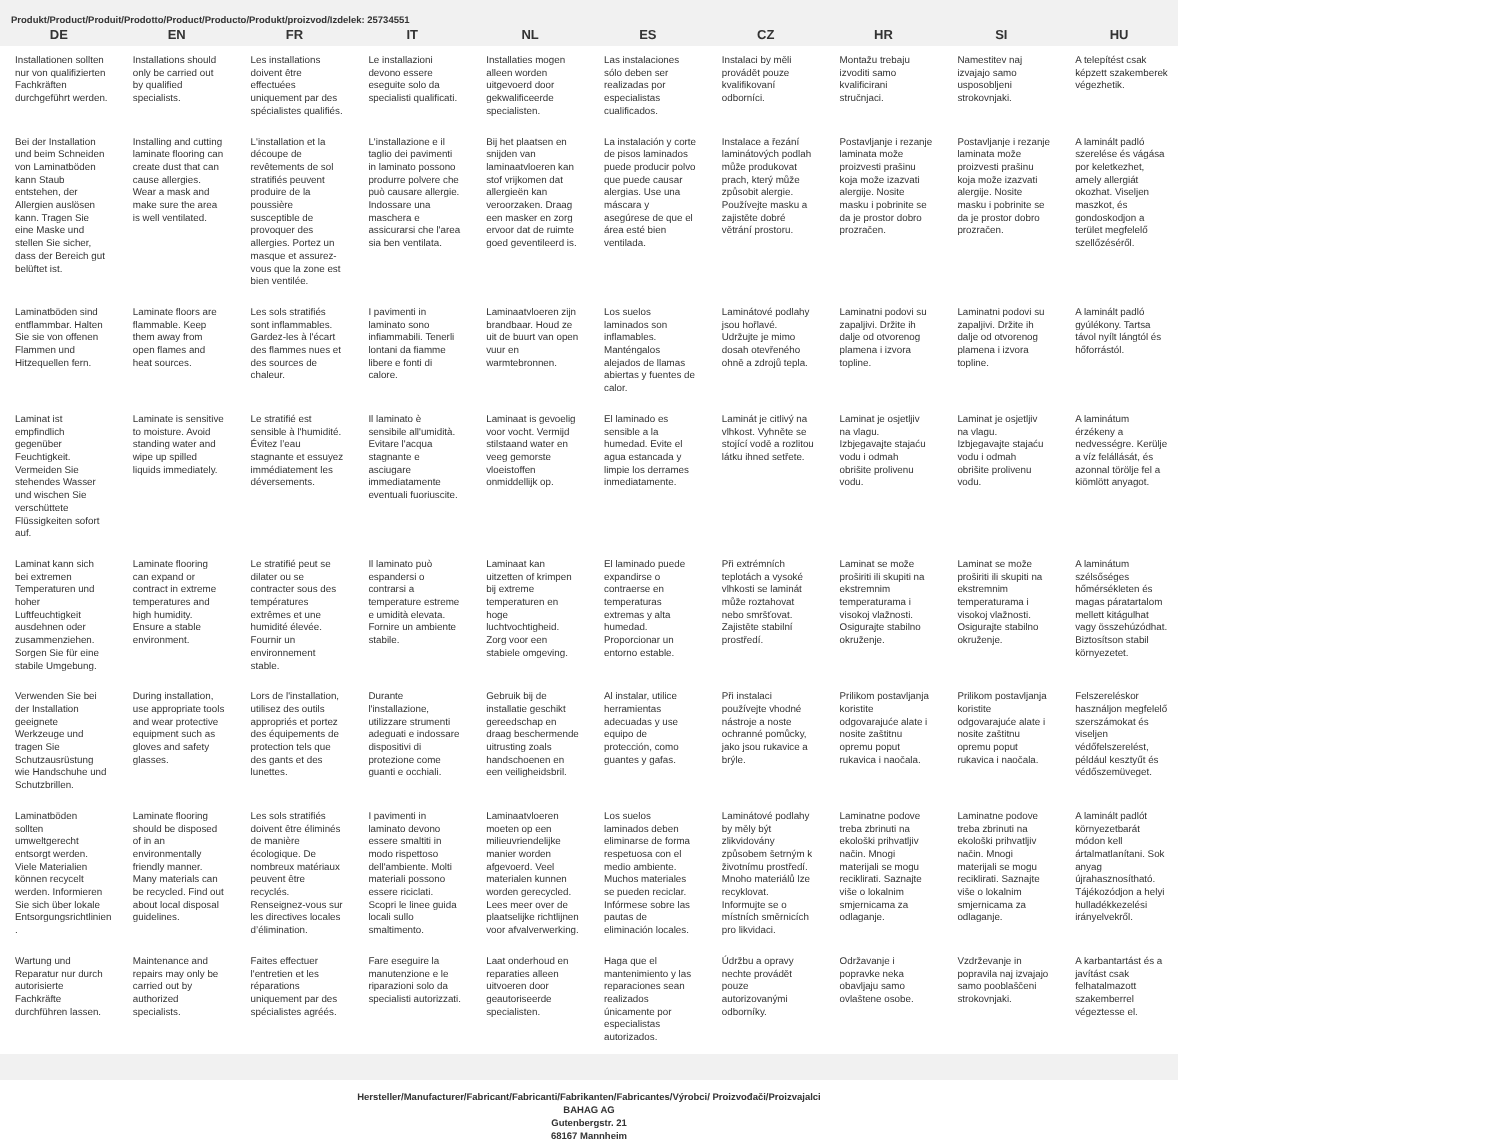Produkt/Product/Produit/Prodotto/Product/Producto/Produkt/proizvod/Izdelek: 25734551
| DE | EN | FR | IT | NL | ES | CZ | HR | SI | HU |
| --- | --- | --- | --- | --- | --- | --- | --- | --- | --- |
| Installationen sollten nur von qualifizierten Fachkräften durchgeführt werden. | Installations should only be carried out by qualified specialists. | Les installations doivent être effectuées uniquement par des spécialistes qualifiés. | Le installazioni devono essere eseguite solo da specialisti qualificati. | Installaties mogen alleen worden uitgevoerd door gekwalificeerde specialisten. | Las instalaciones sólo deben ser realizadas por especialistas cualificados. | Instalaci by měli provádět pouze kvalifikovaní odborníci. | Montažu trebaju izvoditi samo kvalificirani stručnjaci. | Namestitev naj izvajajo samo usposobljeni strokovnjaki. | A telepítést csak képzett szakemberek végezhetik. |
| Bei der Installation und beim Schneiden von Laminatböden kann Staub entstehen, der Allergien auslösen kann. Tragen Sie eine Maske und stellen Sie sicher, dass der Bereich gut belüftet ist. | Installing and cutting laminate flooring can create dust that can cause allergies. Wear a mask and make sure the area is well ventilated. | L'installation et la découpe de revêtements de sol stratifiés peuvent produire de la poussière susceptible de provoquer des allergies. Portez un masque et assurez-vous que la zone est bien ventilée. | L'installazione e il taglio dei pavimenti in laminato possono produrre polvere che può causare allergie. Indossare una maschera e assicurarsi che l'area sia ben ventilata. | Bij het plaatsen en snijden van laminaatvloeren kan stof vrijkomen dat allergieën kan veroorzaken. Draag een masker en zorg ervoor dat de ruimte goed geventileerd is. | La instalación y corte de pisos laminados puede producir polvo que puede causar alergias. Use una máscara y asegúrese de que el área esté bien ventilada. | Instalace a řezání laminátových podlah může produkovat prach, který může způsobit alergie. Používejte masku a zajistěte dobré větrání prostoru. | Postavljanje i rezanje laminata može proizvesti prašinu koja može izazvati alergije. Nosite masku i pobrinite se da je prostor dobro prozračen. | Postavljanje i rezanje laminata može proizvesti prašinu koja može izazvati alergije. Nosite masku i pobrinite se da je prostor dobro prozračen. | A laminált padló szerelése és vágása por keletkezhet, amely allergiát okozhat. Viseljen maszkot, és gondoskodjon a terület megfelelő szellőzéséről. |
| Laminatböden sind entflammbar. Halten Sie sie von offenen Flammen und Hitzequellen fern. | Laminate floors are flammable. Keep them away from open flames and heat sources. | Les sols stratifiés sont inflammables. Gardez-les à l'écart des flammes nues et des sources de chaleur. | I pavimenti in laminato sono infiammabili. Tenerli lontani da fiamme libere e fonti di calore. | Laminaatvloeren zijn brandbaar. Houd ze uit de buurt van open vuur en warmtebronnen. | Los suelos laminados son inflamables. Manténgalos alejados de llamas abiertas y fuentes de calor. | Laminátové podlahy jsou hořlavé. Udržujte je mimo dosah otevřeného ohně a zdrojů tepla. | Laminatni podovi su zapaljivi. Držite ih dalje od otvorenog plamena i izvora topline. | Laminatni podovi su zapaljivi. Držite ih dalje od otvorenog plamena i izvora topline. | A laminált padló gyúlékony. Tartsa távol nyílt lángtól és hőforrástól. |
| Laminat ist empfindlich gegenüber Feuchtigkeit. Vermeiden Sie stehendes Wasser und wischen Sie verschüttete Flüssigkeiten sofort auf. | Laminate is sensitive to moisture. Avoid standing water and wipe up spilled liquids immediately. | Le stratifié est sensible à l'humidité. Évitez l’eau stagnante et essuyez immédiatement les déversements. | Il laminato è sensibile all'umidità. Evitare l'acqua stagnante e asciugare immediatamente eventuali fuoriuscite. | Laminaat is gevoelig voor vocht. Vermijd stilstaand water en veeg gemorste vloeistoffen onmiddellijk op. | El laminado es sensible a la humedad. Evite el agua estancada y limpie los derrames inmediatamente. | Laminát je citlivý na vlhkost. Vyhněte se stojící vodě a rozlitou látku ihned setřete. | Laminat je osjetljiv na vlagu. Izbjegavajte stajaću vodu i odmah obrišite prolivenu vodu. | Laminat je osjetljiv na vlagu. Izbjegavajte stajaću vodu i odmah obrišite prolivenu vodu. | A laminátum érzékeny a nedvességre. Kerülje a víz felállását, és azonnal törölje fel a kiömlött anyagot. |
| Laminat kann sich bei extremen Temperaturen und hoher Luftfeuchtigkeit ausdehnen oder zusammenziehen. Sorgen Sie für eine stabile Umgebung. | Laminate flooring can expand or contract in extreme temperatures and high humidity. Ensure a stable environment. | Le stratifié peut se dilater ou se contracter sous des températures extrêmes et une humidité élevée. Fournir un environnement stable. | Il laminato può espandersi o contrarsi a temperature estreme e umidità elevata. Fornire un ambiente stabile. | Laminaat kan uitzetten of krimpen bij extreme temperaturen en hoge luchtvochtigheid. Zorg voor een stabiele omgeving. | El laminado puede expandirse o contraerse en temperaturas extremas y alta humedad. Proporcionar un entorno estable. | Při extrémních teplotách a vysoké vlhkosti se laminát může roztahovat nebo smršťovat. Zajistěte stabilní prostředí. | Laminat se može proširiti ili skupiti na ekstremnim temperaturama i visokoj vlažnosti. Osigurajte stabilno okruženje. | Laminat se može proširiti ili skupiti na ekstremnim temperaturama i visokoj vlažnosti. Osigurajte stabilno okruženje. | A laminátum szélsőséges hőmérsékleten és magas páratartalom mellett kitágulhat vagy összehúzódhat. Biztosítson stabil környezetet. |
| Verwenden Sie bei der Installation geeignete Werkzeuge und tragen Sie Schutzausrüstung wie Handschuhe und Schutzbrillen. | During installation, use appropriate tools and wear protective equipment such as gloves and safety glasses. | Lors de l'installation, utilisez des outils appropriés et portez des équipements de protection tels que des gants et des lunettes. | Durante l'installazione, utilizzare strumenti adeguati e indossare dispositivi di protezione come guanti e occhiali. | Gebruik bij de installatie geschikt gereedschap en draag beschermende uitrusting zoals handschoenen en een veiligheidsbril. | Al instalar, utilice herramientas adecuadas y use equipo de protección, como guantes y gafas. | Při instalaci používejte vhodné nástroje a noste ochranné pomůcky, jako jsou rukavice a brýle. | Prilikom postavljanja koristite odgovarajuće alate i nosite zaštitnu opremu poput rukavica i naočala. | Prilikom postavljanja koristite odgovarajuće alate i nosite zaštitnu opremu poput rukavica i naočala. | Felszereléskor használjon megfelelő szerszámokat és viseljen védőfelszerelést, például kesztyűt és védőszemüveget. |
| Laminatböden sollten umweltgerecht entsorgt werden. Viele Materialien können recycelt werden. Informieren Sie sich über lokale Entsorgungsrichtlinien . | Laminate flooring should be disposed of in an environmentally friendly manner. Many materials can be recycled. Find out about local disposal guidelines. | Les sols stratifiés doivent être éliminés de manière écologique. De nombreux matériaux peuvent être recyclés. Renseignez-vous sur les directives locales d’élimination. | I pavimenti in laminato devono essere smaltiti in modo rispettoso dell'ambiente. Molti materiali possono essere riciclati. Scopri le linee guida locali sullo smaltimento. | Laminaatvloeren moeten op een milieuvriendelijke manier worden afgevoerd. Veel materialen kunnen worden gerecycled. Lees meer over de plaatselijke richtlijnen voor afvalverwerking. | Los suelos laminados deben eliminarse de forma respetuosa con el medio ambiente. Muchos materiales se pueden reciclar. Infórmese sobre las pautas de eliminación locales. | Laminátové podlahy by měly být zlikvidovány způsobem šetrným k životnímu prostředí. Mnoho materiálů lze recyklovat. Informujte se o místních směrnicích pro likvidaci. | Laminatne podove treba zbrinuti na ekološki prihvatljiv način. Mnogi materijali se mogu reciklirati. Saznajte više o lokalnim smjernicama za odlaganje. | Laminatne podove treba zbrinuti na ekološki prihvatljiv način. Mnogi materijali se mogu reciklirati. Saznajte više o lokalnim smjernicama za odlaganje. | A laminált padlót környezetbarát módon kell ártalmatlanítani. Sok anyag újrahasznosítható. Tájékozódjon a helyi hulladékkezelési irányelvekről. |
| Wartung und Reparatur nur durch autorisierte Fachkräfte durchführen lassen. | Maintenance and repairs may only be carried out by authorized specialists. | Faites effectuer l'entretien et les réparations uniquement par des spécialistes agréés. | Fare eseguire la manutenzione e le riparazioni solo da specialisti autorizzati. | Laat onderhoud en reparaties alleen uitvoeren door geautoriseerde specialisten. | Haga que el mantenimiento y las reparaciones sean realizados únicamente por especialistas autorizados. | Údržbu a opravy nechte provádět pouze autorizovanými odborníky. | Održavanje i popravke neka obavljaju samo ovlaštene osobe. | Vzdrževanje in popravila naj izvajajo samo pooblaščeni strokovnjaki. | A karbantartást és a javítást csak felhatalmazott szakemberrel végeztesse el. |
Hersteller/Manufacturer/Fabricant/Fabricanti/Fabrikanten/Fabricantes/Výrobci/ Proizvođači/Proizvajalci
BAHAG AG
Gutenbergstr. 21
68167 Mannheim